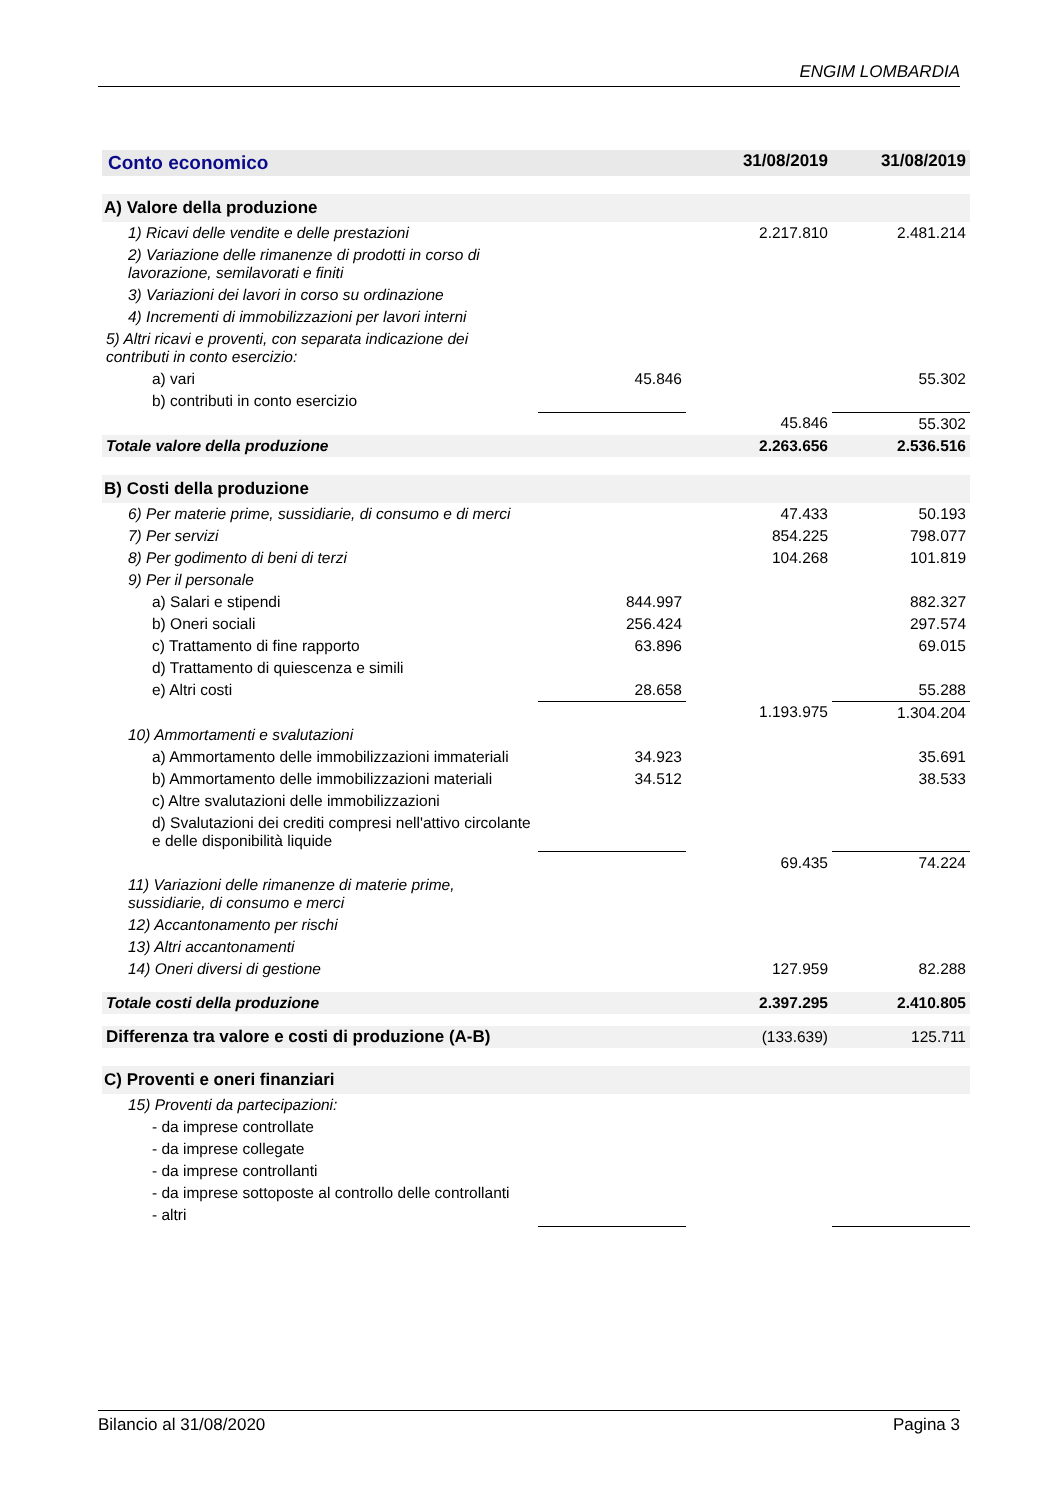ENGIM LOMBARDIA
| Conto economico | | 31/08/2019 | 31/08/2019 |
| --- | --- | --- | --- |
| A) Valore della produzione | | | |
| 1) Ricavi delle vendite e delle prestazioni | | 2.217.810 | 2.481.214 |
| 2) Variazione delle rimanenze di prodotti in corso di lavorazione, semilavorati e finiti | | | |
| 3) Variazioni dei lavori in corso su ordinazione | | | |
| 4) Incrementi di immobilizzazioni per lavori interni | | | |
| 5) Altri ricavi e proventi, con separata indicazione dei contributi in conto esercizio: | | | |
| a) vari | 45.846 | | 55.302 |
| b) contributi in conto esercizio | | | |
| | | 45.846 | 55.302 |
| Totale valore della produzione | | 2.263.656 | 2.536.516 |
| B) Costi della produzione | | | |
| 6) Per materie prime, sussidiarie, di consumo e di merci | | 47.433 | 50.193 |
| 7) Per servizi | | 854.225 | 798.077 |
| 8) Per godimento di beni di terzi | | 104.268 | 101.819 |
| 9) Per il personale | | | |
| a) Salari e stipendi | 844.997 | | 882.327 |
| b) Oneri sociali | 256.424 | | 297.574 |
| c) Trattamento di fine rapporto | 63.896 | | 69.015 |
| d) Trattamento di quiescenza e simili | | | |
| e) Altri costi | 28.658 | | 55.288 |
| | | 1.193.975 | 1.304.204 |
| 10) Ammortamenti e svalutazioni | | | |
| a) Ammortamento delle immobilizzazioni immateriali | 34.923 | | 35.691 |
| b) Ammortamento delle immobilizzazioni materiali | 34.512 | | 38.533 |
| c) Altre svalutazioni delle immobilizzazioni | | | |
| d) Svalutazioni dei crediti compresi nell'attivo circolante e delle disponibilità liquide | | | |
| | | 69.435 | 74.224 |
| 11) Variazioni delle rimanenze di materie prime, sussidiarie, di consumo e merci | | | |
| 12) Accantonamento per rischi | | | |
| 13) Altri accantonamenti | | | |
| 14) Oneri diversi di gestione | | 127.959 | 82.288 |
| Totale costi della produzione | | 2.397.295 | 2.410.805 |
| Differenza tra valore e costi di produzione (A-B) | | (133.639) | 125.711 |
| C) Proventi e oneri finanziari | | | |
| 15) Proventi da partecipazioni: | | | |
| - da imprese controllate | | | |
| - da imprese collegate | | | |
| - da imprese controllanti | | | |
| - da imprese sottoposte al controllo delle controllanti | | | |
| - altri | | | |
Bilancio al 31/08/2020 Pagina 3